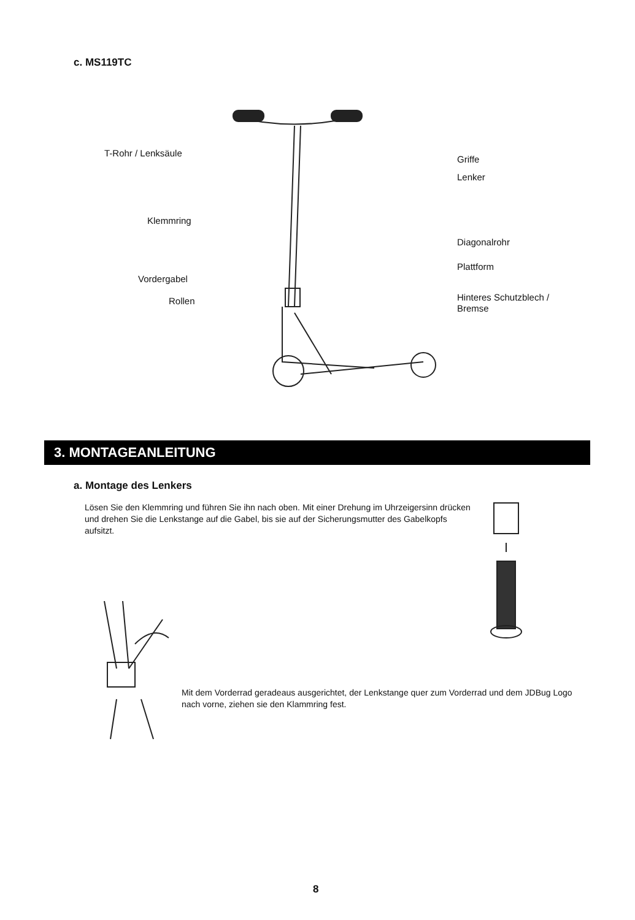c. MS119TC
T-Rohr / Lenksäule
Klemmring
Vordergabel
Rollen
Griffe
Lenker
Diagonalrohr
Plattform
Hinteres Schutzblech /
Bremse
3. MONTAGEANLEITUNG
a. Montage des Lenkers
Lösen Sie den Klemmring und führen Sie ihn nach oben. Mit einer Drehung im Uhrzeigersinn drücken und drehen Sie die Lenkstange auf die Gabel, bis sie auf der Sicherungsmutter des Gabelkopfs aufsitzt.
Mit dem Vorderrad geradeaus ausgerichtet, der Lenkstange quer zum Vorderrad und dem JDBug Logo nach vorne, ziehen sie den Klammring fest.
8